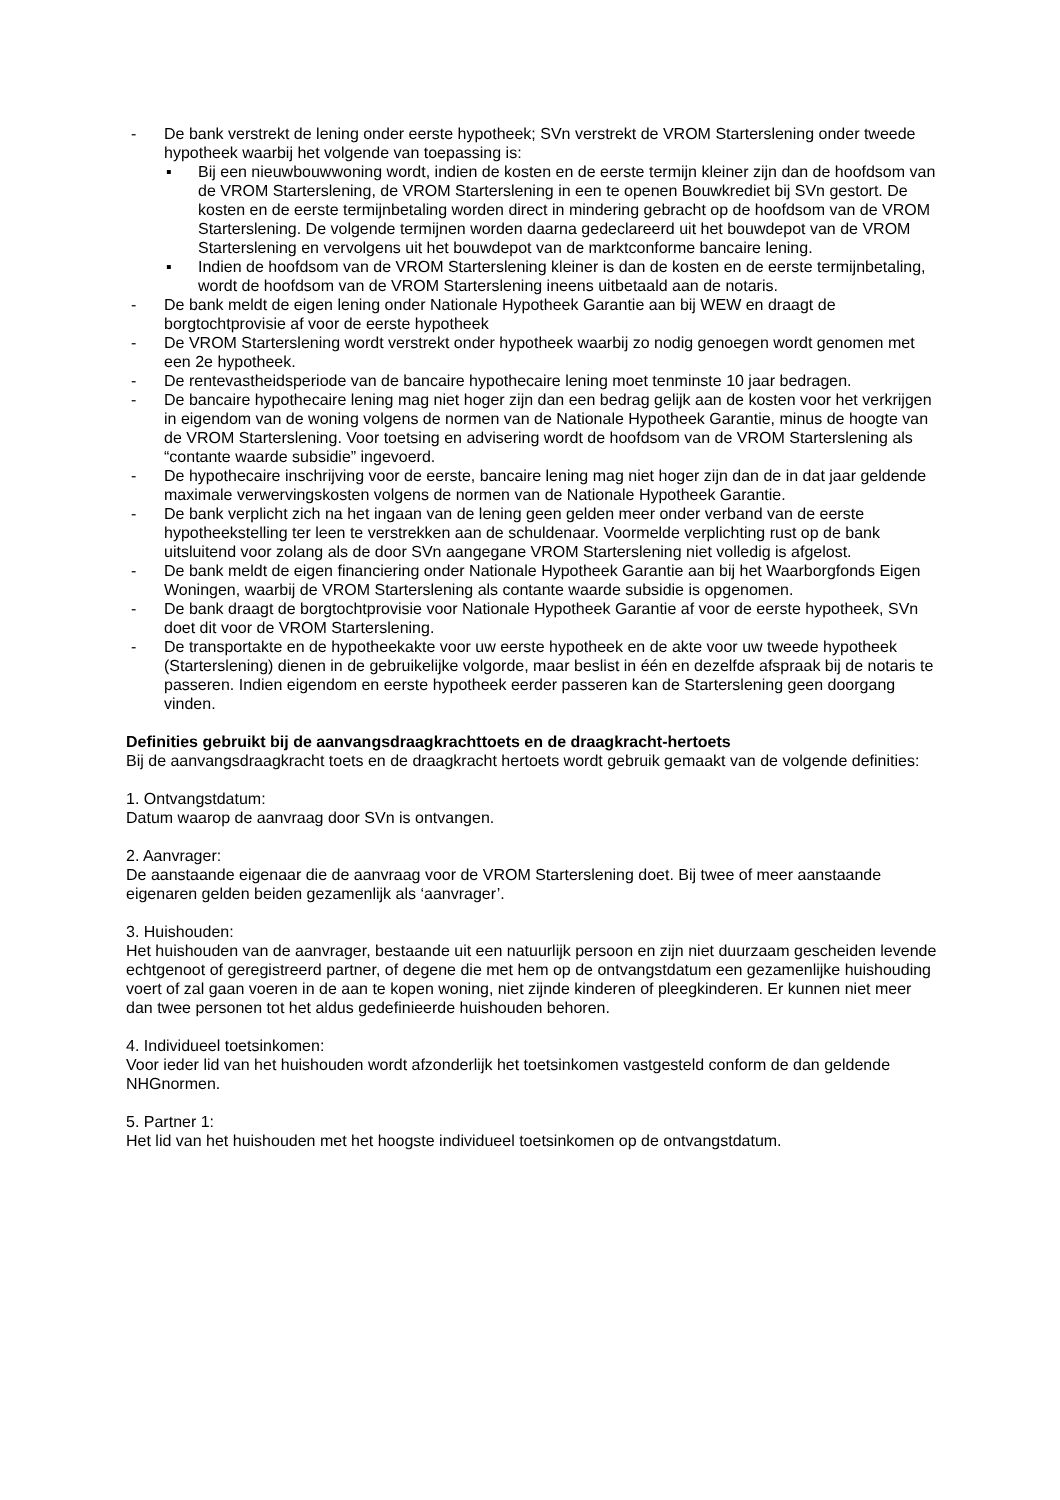- De bank verstrekt de lening onder eerste hypotheek; SVn verstrekt de VROM Starterslening onder tweede hypotheek waarbij het volgende van toepassing is:
▪ Bij een nieuwbouwwoning wordt, indien de kosten en de eerste termijn kleiner zijn dan de hoofdsom van de VROM Starterslening, de VROM Starterslening in een te openen Bouwkrediet bij SVn gestort. De kosten en de eerste termijnbetaling worden direct in mindering gebracht op de hoofdsom van de VROM Starterslening. De volgende termijnen worden daarna gedeclareerd uit het bouwdepot van de VROM Starterslening en vervolgens uit het bouwdepot van de marktconforme bancaire lening.
▪ Indien de hoofdsom van de VROM Starterslening kleiner is dan de kosten en de eerste termijnbetaling, wordt de hoofdsom van de VROM Starterslening ineens uitbetaald aan de notaris.
- De bank meldt de eigen lening onder Nationale Hypotheek Garantie aan bij WEW en draagt de borgtochtprovisie af voor de eerste hypotheek
- De VROM Starterslening wordt verstrekt onder hypotheek waarbij zo nodig genoegen wordt genomen met een 2e hypotheek.
- De rentevastheidsperiode van de bancaire hypothecaire lening moet tenminste 10 jaar bedragen.
- De bancaire hypothecaire lening mag niet hoger zijn dan een bedrag gelijk aan de kosten voor het verkrijgen in eigendom van de woning volgens de normen van de Nationale Hypotheek Garantie, minus de hoogte van de VROM Starterslening. Voor toetsing en advisering wordt de hoofdsom van de VROM Starterslening als “contante waarde subsidie” ingevoerd.
- De hypothecaire inschrijving voor de eerste, bancaire lening mag niet hoger zijn dan de in dat jaar geldende maximale verwervingskosten volgens de normen van de Nationale Hypotheek Garantie.
- De bank verplicht zich na het ingaan van de lening geen gelden meer onder verband van de eerste hypotheekstelling ter leen te verstrekken aan de schuldenaar. Voormelde verplichting rust op de bank uitsluitend voor zolang als de door SVn aangegane VROM Starterslening niet volledig is afgelost.
- De bank meldt de eigen financiering onder Nationale Hypotheek Garantie aan bij het Waarborgfonds Eigen Woningen, waarbij de VROM Starterslening als contante waarde subsidie is opgenomen.
- De bank draagt de borgtochtprovisie voor Nationale Hypotheek Garantie af voor de eerste hypotheek, SVn doet dit voor de VROM Starterslening.
- De transportakte en de hypotheekakte voor uw eerste hypotheek en de akte voor uw tweede hypotheek (Starterslening) dienen in de gebruikelijke volgorde, maar beslist in één en dezelfde afspraak bij de notaris te passeren. Indien eigendom en eerste hypotheek eerder passeren kan de Starterslening geen doorgang vinden.
Definities gebruikt bij de aanvangsdraagkrachttoets en de draagkracht-hertoets
Bij de aanvangsdraagkracht toets en de draagkracht hertoets wordt gebruik gemaakt van de volgende definities:
1. Ontvangstdatum:
Datum waarop de aanvraag door SVn is ontvangen.
2. Aanvrager:
De aanstaande eigenaar die de aanvraag voor de VROM Starterslening doet. Bij twee of meer aanstaande eigenaren gelden beiden gezamenlijk als ‘aanvrager’.
3. Huishouden:
Het huishouden van de aanvrager, bestaande uit een natuurlijk persoon en zijn niet duurzaam gescheiden levende echtgenoot of geregistreerd partner, of degene die met hem op de ontvangstdatum een gezamenlijke huishouding voert of zal gaan voeren in de aan te kopen woning, niet zijnde kinderen of pleegkinderen. Er kunnen niet meer dan twee personen tot het aldus gedefinieerde huishouden behoren.
4. Individueel toetsinkomen:
Voor ieder lid van het huishouden wordt afzonderlijk het toetsinkomen vastgesteld conform de dan geldende NHGnormen.
5. Partner 1:
Het lid van het huishouden met het hoogste individueel toetsinkomen op de ontvangstdatum.